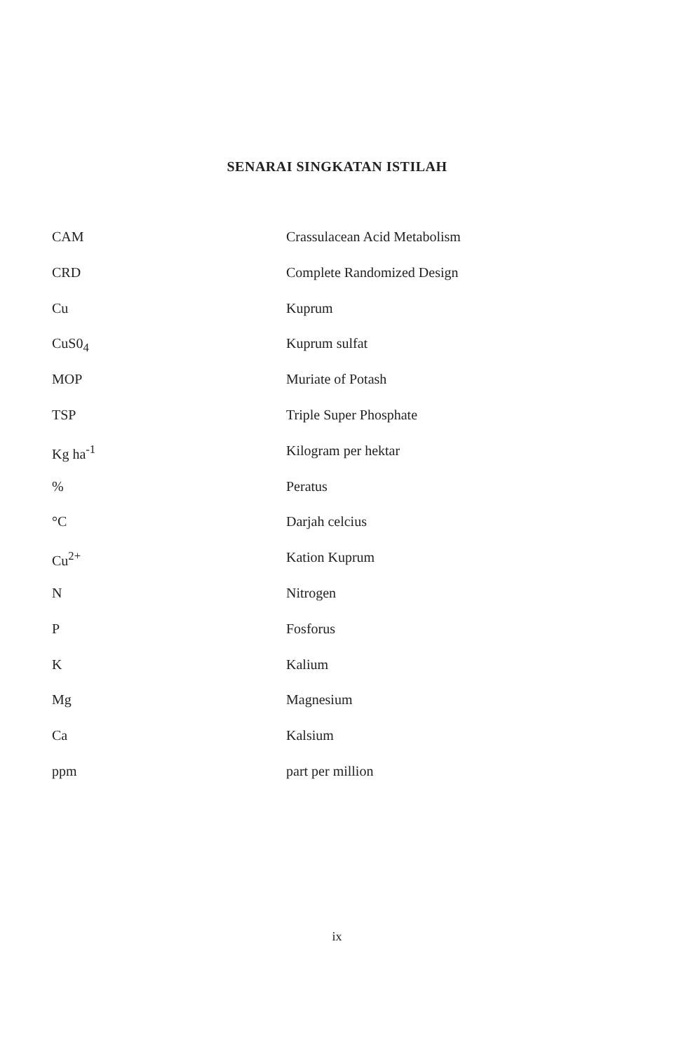SENARAI SINGKATAN ISTILAH
CAM Crassulacean Acid Metabolism
CRD Complete Randomized Design
Cu Kuprum
CuS0<sub>4</sub> Kuprum sulfat
MOP Muriate of Potash
TSP Triple Super Phosphate
Kg ha<sup>-1</sup> Kilogram per hektar
% Peratus
°C Darjah celcius
Cu<sup>2+</sup> Kation Kuprum
N Nitrogen
P Fosforus
K Kalium
Mg Magnesium
Ca Kalsium
ppm part per million
ix